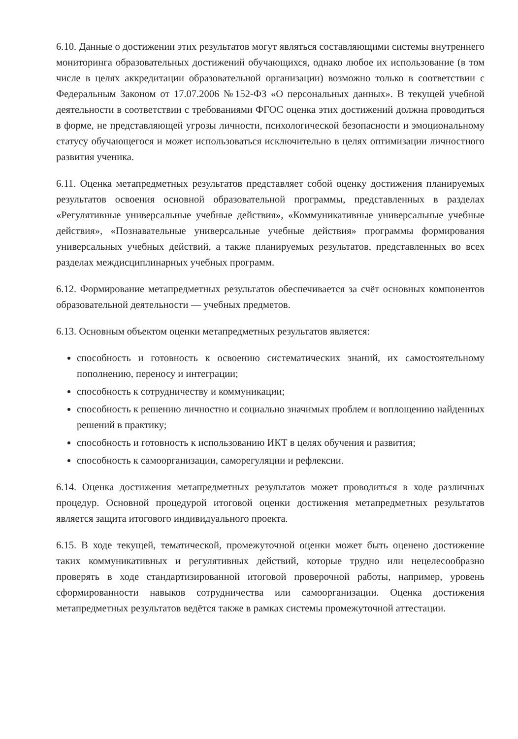6.10. Данные о достижении этих результатов могут являться составляющими системы внутреннего мониторинга образовательных достижений обучающихся, однако любое их использование (в том числе в целях аккредитации образовательной организации) возможно только в соответствии с Федеральным Законом от 17.07.2006 №152-ФЗ «О персональных данных». В текущей учебной деятельности в соответствии с требованиями ФГОС оценка этих достижений должна проводиться в форме, не представляющей угрозы личности, психологической безопасности и эмоциональному статусу обучающегося и может использоваться исключительно в целях оптимизации личностного развития ученика.
6.11. Оценка метапредметных результатов представляет собой оценку достижения планируемых результатов освоения основной образовательной программы, представленных в разделах «Регулятивные универсальные учебные действия», «Коммуникативные универсальные учебные действия», «Познавательные универсальные учебные действия» программы формирования универсальных учебных действий, а также планируемых результатов, представленных во всех разделах междисциплинарных учебных программ.
6.12. Формирование метапредметных результатов обеспечивается за счёт основных компонентов образовательной деятельности — учебных предметов.
6.13. Основным объектом оценки метапредметных результатов является:
способность и готовность к освоению систематических знаний, их самостоятельному пополнению, переносу и интеграции;
способность к сотрудничеству и коммуникации;
способность к решению личностно и социально значимых проблем и воплощению найденных решений в практику;
способность и готовность к использованию ИКТ в целях обучения и развития;
способность к самоорганизации, саморегуляции и рефлексии.
6.14. Оценка достижения метапредметных результатов может проводиться в ходе различных процедур. Основной процедурой итоговой оценки достижения метапредметных результатов является защита итогового индивидуального проекта.
6.15. В ходе текущей, тематической, промежуточной оценки может быть оценено достижение таких коммуникативных и регулятивных действий, которые трудно или нецелесообразно проверять в ходе стандартизированной итоговой проверочной работы, например, уровень сформированности навыков сотрудничества или самоорганизации. Оценка достижения метапредметных результатов ведётся также в рамках системы промежуточной аттестации.